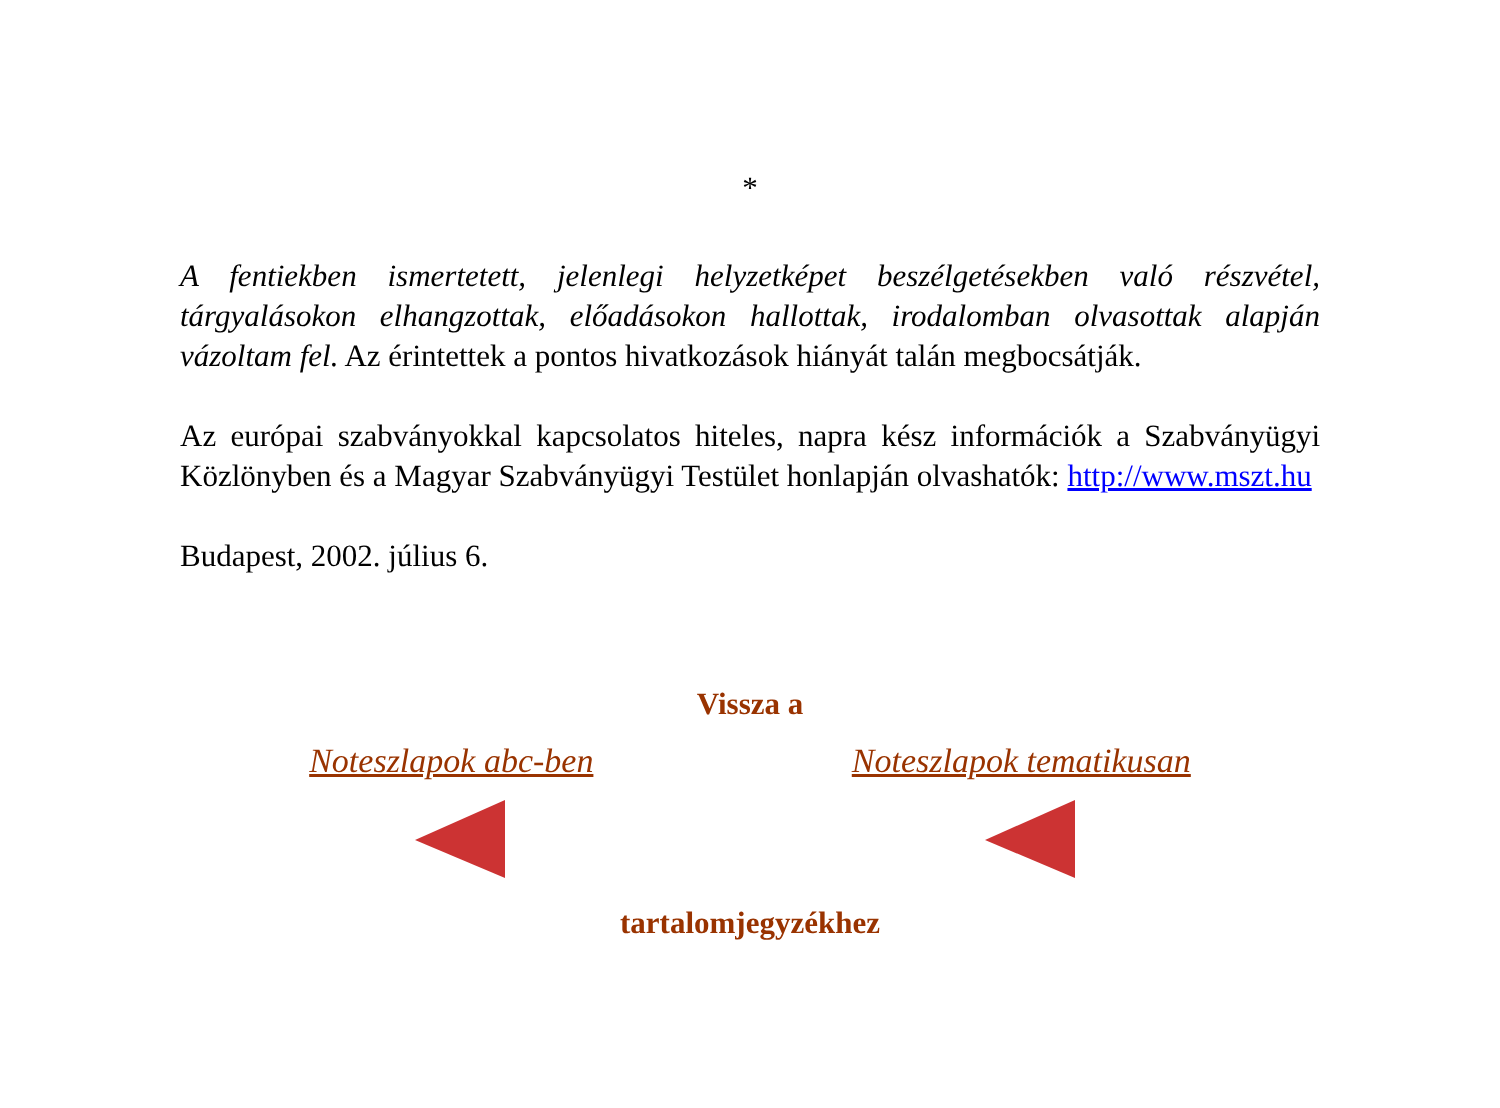*
A fentiekben ismertetett, jelenlegi helyzetképet beszélgetésekben való részvétel, tárgyalásokon elhangzottak, előadásokon hallottak, irodalomban olvasottak alapján vázoltam fel. Az érintettek a pontos hivatkozások hiányát talán megbocsátják.
Az európai szabványokkal kapcsolatos hiteles, napra kész információk a Szabványügyi Közlönyben és a Magyar Szabványügyi Testület honlapján olvashatók: http://www.mszt.hu
Budapest, 2002. július 6.
Vissza a
Noteszlapok abc-ben Noteszlapok tematikusan
tartalomjegyzékhez